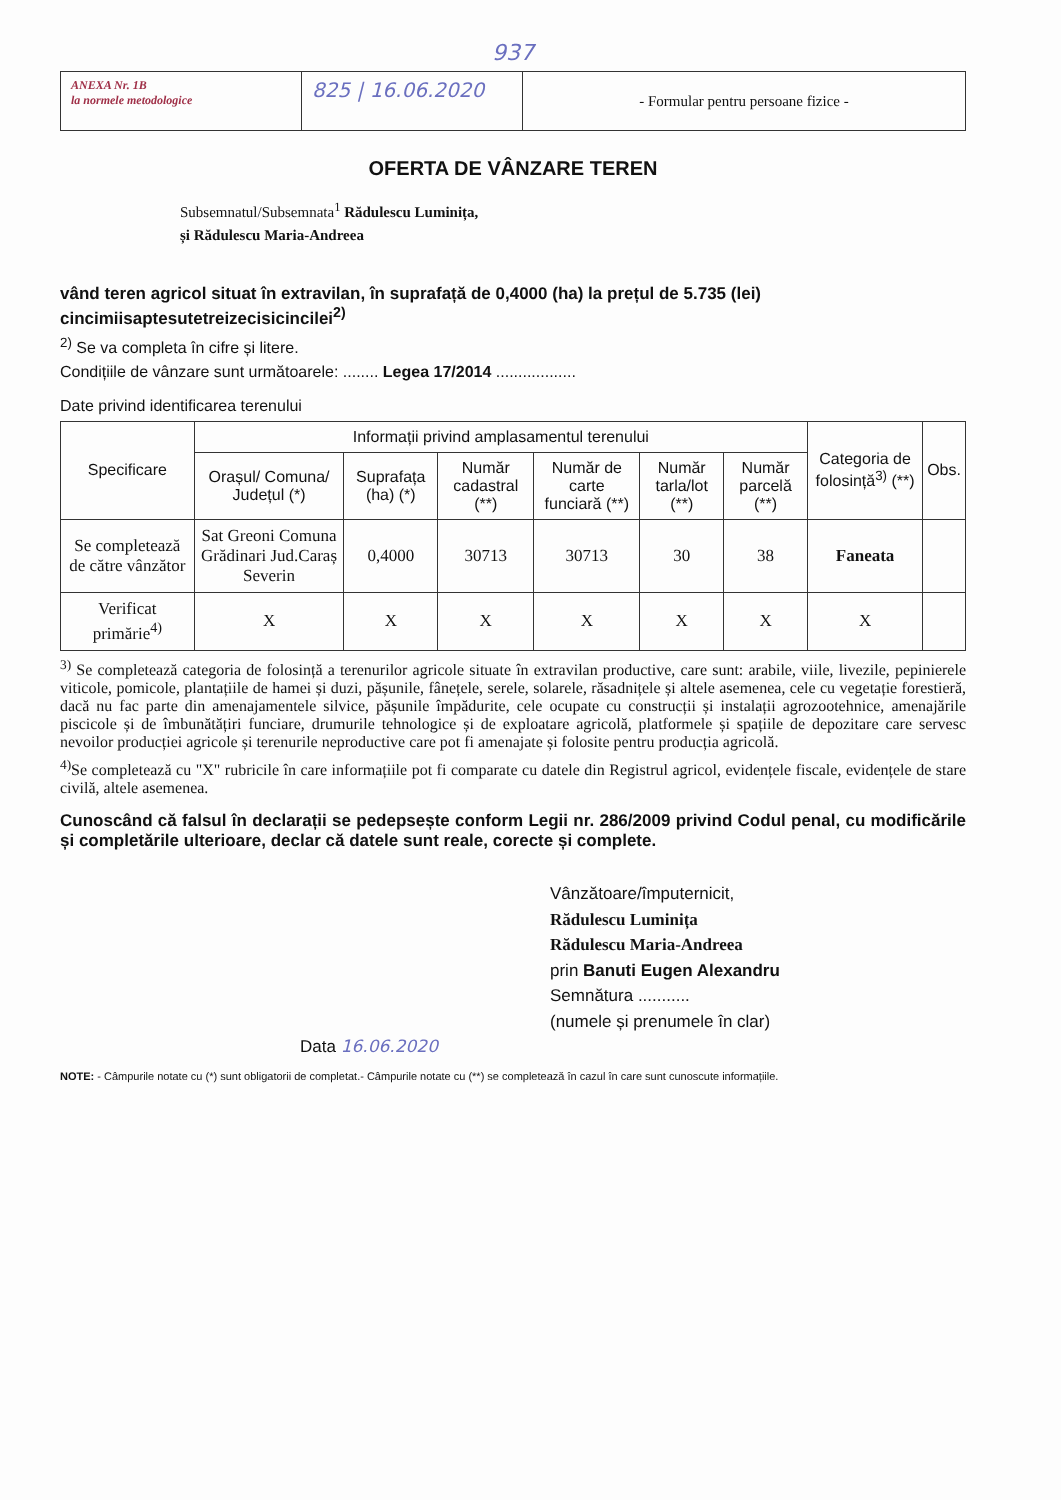937
ANEXA Nr. 1B
la normele metodologice
825 | 16.06.2020
- Formular pentru persoane fizice -
OFERTA DE VÂNZARE TEREN
Subsemnatul/Subsemnata<sup>1</sup> Rădulescu Luminița,
și Rădulescu Maria-Andreea
vând teren agricol situat în extravilan, în suprafață de 0,4000 (ha) la prețul de 5.735 (lei) cincimiisaptesutetreizecisicincilei<sup>2)</sup>
<sup>2)</sup> Se va completa în cifre și litere.
Condițiile de vânzare sunt următoarele: ........ Legea 17/2014 ..................
Date privind identificarea terenului
| Specificare | Informații privind amplasamentul terenului | | | | | | Categoria de folosință<sup>3)</sup> (**) | Obs. |
| --- | --- | --- | --- | --- | --- | --- | --- | --- |
| | Orașul/ Comuna/ Județul (*) | Suprafața (ha) (*) | Număr cadastral (**) | Număr de carte funciară (**) | Număr tarla/lot (**) | Număr parcelă (**) | | |
| Se completează de către vânzător | Sat Greoni Comuna Grădinari Jud.Caraș Severin | 0,4000 | 30713 | 30713 | 30 | 38 | Faneata | |
| Verificat primărie<sup>4)</sup> | X | X | X | X | X | X | X | |
<sup>3)</sup> Se completează categoria de folosință a terenurilor agricole situate în extravilan productive, care sunt: arabile, viile, livezile, pepinierele viticole, pomicole, plantațiile de hamei și duzi, pășunile, fânețele, serele, solarele, răsadnițele și altele asemenea, cele cu vegetație forestieră, dacă nu fac parte din amenajamentele silvice, pășunile împădurite, cele ocupate cu construcții și instalații agrozootehnice, amenajările piscicole și de îmbunătățiri funciare, drumurile tehnologice și de exploatare agricolă, platformele și spațiile de depozitare care servesc nevoilor producției agricole și terenurile neproductive care pot fi amenajate și folosite pentru producția agricolă.
<sup>4)</sup> Se completează cu "X" rubricile în care informațiile pot fi comparate cu datele din Registrul agricol, evidențele fiscale, evidențele de stare civilă, altele asemenea.
Cunoscând că falsul în declarații se pedepsește conform Legii nr. 286/2009 privind Codul penal, cu modificările și completările ulterioare, declar că datele sunt reale, corecte și complete.
Vânzătoare/împuternicit,
Rădulescu Luminița
Rădulescu Maria-Andreea
prin Banuti Eugen Alexandru
Semnătura ...........
(numele și prenumele în clar)
Data 16.06.2020
NOTE: - Câmpurile notate cu (*) sunt obligatorii de completat.- Câmpurile notate cu (**) se completează în cazul în care sunt cunoscute informațiile.